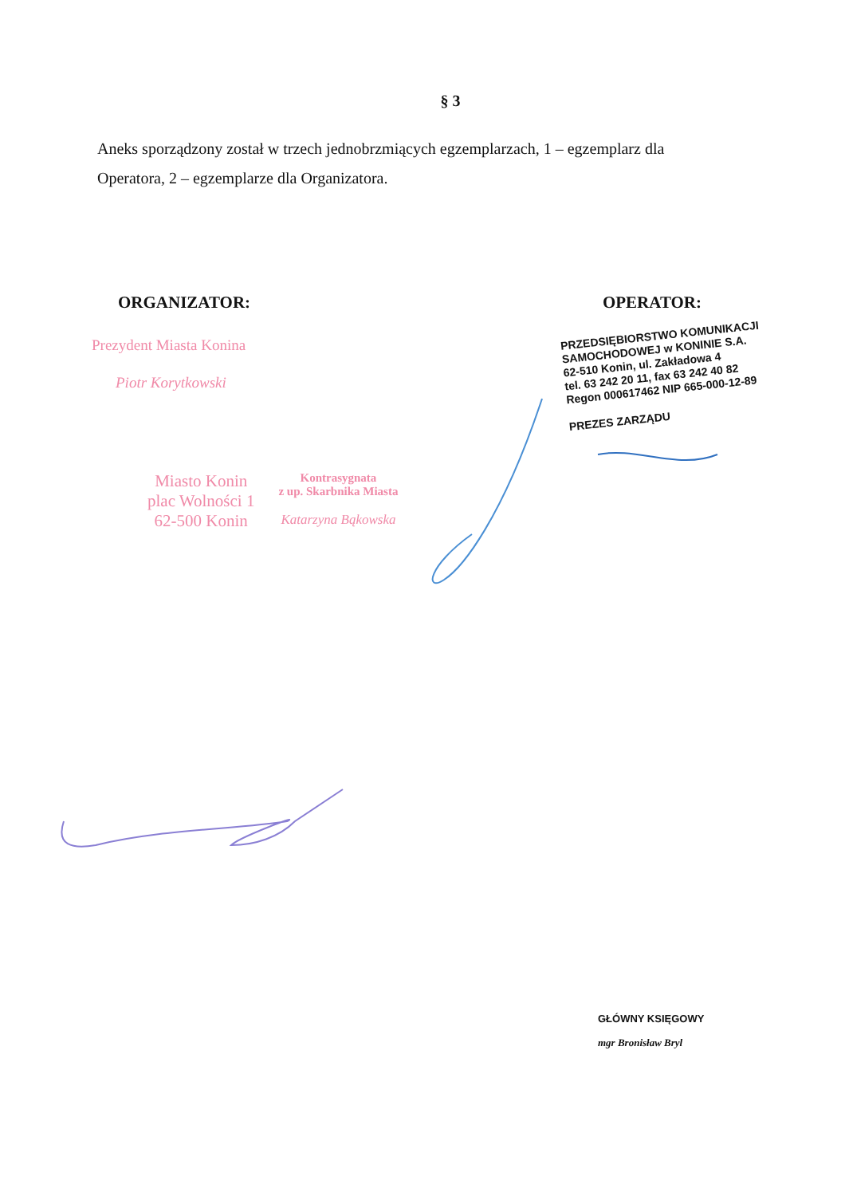§ 3
Aneks sporządzony został w trzech jednobrzmiących egzemplarzach, 1 – egzemplarz dla Operatora, 2 – egzemplarze dla Organizatora.
ORGANIZATOR: OPERATOR:
Prezydent Miasta Konina
Piotr Korytkowski
Miasto Konin
plac Wolności 1
62-500 Konin
Kontrasygnata
z up. Skarbnika Miasta
Katarzyna Bąkowska
PRZEDSIĘBIORSTWO KOMUNIKACJI
SAMOCHODOWEJ w KONINIE S.A.
62-510 Konin, ul. Zakładowa 4
tel. 63 242 20 11, fax 63 242 40 82
Regon 000617462 NIP 665-000-12-89
PREZES ZARZĄDU
GŁÓWNY KSIĘGOWY
mgr Bronisław Bryl